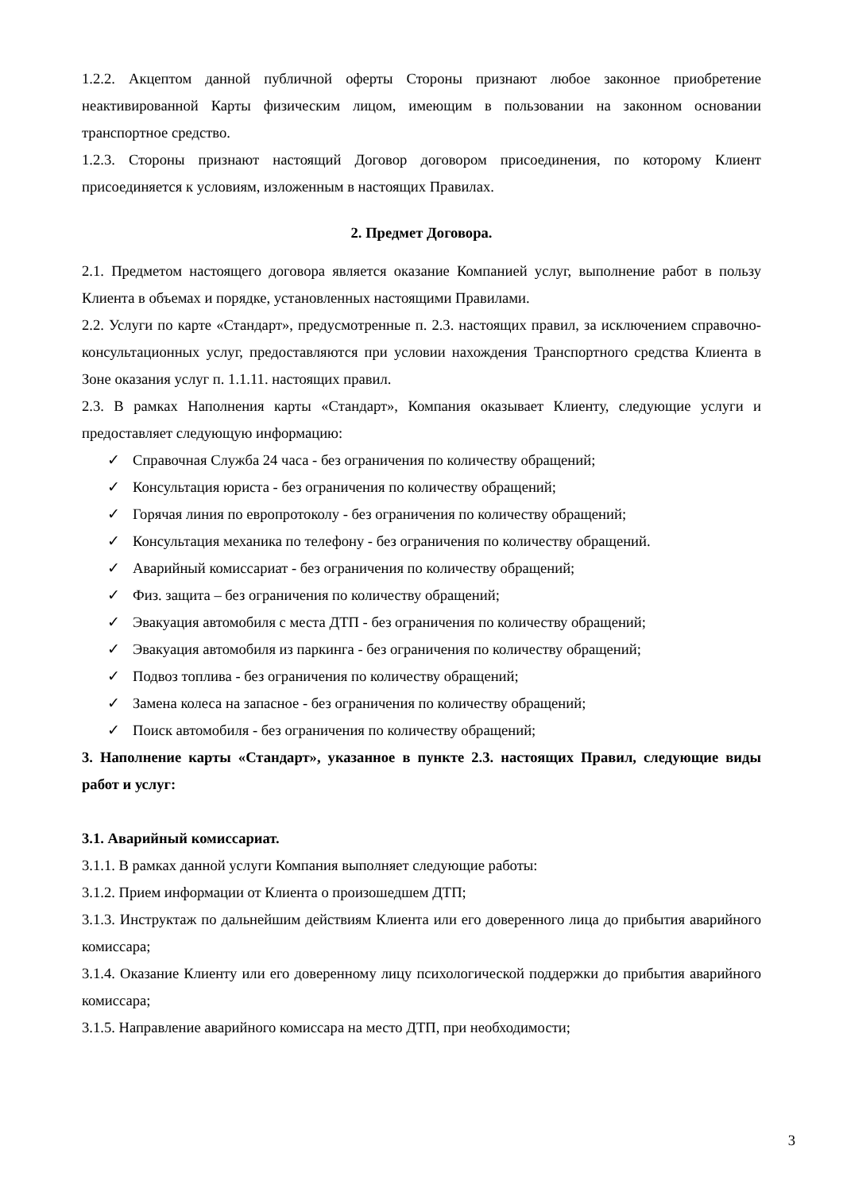1.2.2. Акцептом данной публичной оферты Стороны признают любое законное приобретение неактивированной Карты физическим лицом, имеющим в пользовании на законном основании транспортное средство.
1.2.3. Стороны признают настоящий Договор договором присоединения, по которому Клиент присоединяется к условиям, изложенным в настоящих Правилах.
2. Предмет Договора.
2.1. Предметом настоящего договора является оказание Компанией услуг, выполнение работ в пользу Клиента в объемах и порядке, установленных настоящими Правилами.
2.2. Услуги по карте «Стандарт», предусмотренные п. 2.3. настоящих правил, за исключением справочно-консультационных услуг, предоставляются при условии нахождения Транспортного средства Клиента в Зоне оказания услуг п. 1.1.11. настоящих правил.
2.3. В рамках Наполнения карты «Стандарт», Компания оказывает Клиенту, следующие услуги и предоставляет следующую информацию:
✓ Справочная Служба 24 часа - без ограничения по количеству обращений;
✓ Консультация юриста - без ограничения по количеству обращений;
✓ Горячая линия по европротоколу - без ограничения по количеству обращений;
✓ Консультация механика по телефону - без ограничения по количеству обращений.
✓ Аварийный комиссариат - без ограничения по количеству обращений;
✓ Физ. защита – без ограничения по количеству обращений;
✓ Эвакуация автомобиля с места ДТП - без ограничения по количеству обращений;
✓ Эвакуация автомобиля из паркинга - без ограничения по количеству обращений;
✓ Подвоз топлива - без ограничения по количеству обращений;
✓ Замена колеса на запасное - без ограничения по количеству обращений;
✓ Поиск автомобиля - без ограничения по количеству обращений;
3. Наполнение карты «Стандарт», указанное в пункте 2.3. настоящих Правил, следующие виды работ и услуг:
3.1. Аварийный комиссариат.
3.1.1. В рамках данной услуги Компания выполняет следующие работы:
3.1.2. Прием информации от Клиента о произошедшем ДТП;
3.1.3. Инструктаж по дальнейшим действиям Клиента или его доверенного лица до прибытия аварийного комиссара;
3.1.4. Оказание Клиенту или его доверенному лицу психологической поддержки до прибытия аварийного комиссара;
3.1.5. Направление аварийного комиссара на место ДТП, при необходимости;
3